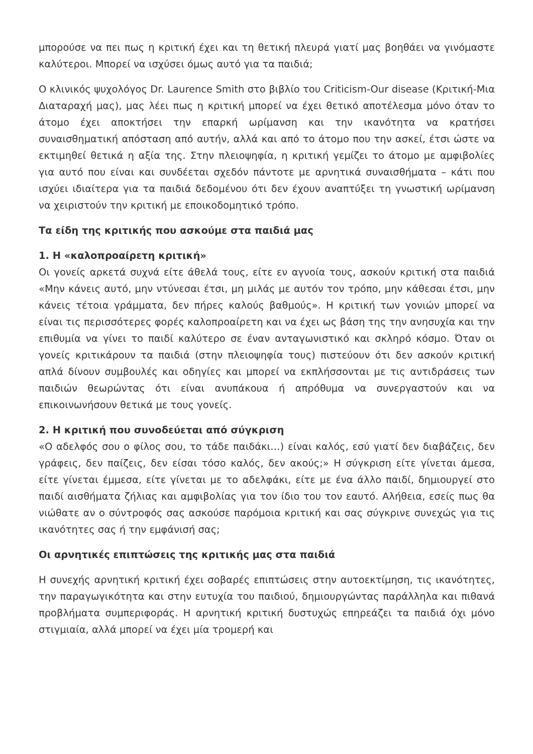μπορούσε να πει πως η κριτική έχει και τη θετική πλευρά γιατί μας βοηθάει να γινόμαστε καλύτεροι. Μπορεί να ισχύσει όμως αυτό για τα παιδιά;
Ο κλινικός ψυχολόγος Dr. Laurence Smith στο βιβλίο του Criticism-Our disease (Κριτική-Μια Διαταραχή μας), μας λέει πως η κριτική μπορεί να έχει θετικό αποτέλεσμα μόνο όταν το άτομο έχει αποκτήσει την επαρκή ωρίμανση και την ικανότητα να κρατήσει συναισθηματική απόσταση από αυτήν, αλλά και από το άτομο που την ασκεί, έτσι ώστε να εκτιμηθεί θετικά η αξία της. Στην πλειοψηφία, η κριτική γεμίζει το άτομο με αμφιβολίες για αυτό που είναι και συνδέεται σχεδόν πάντοτε με αρνητικά συναισθήματα – κάτι που ισχύει ιδιαίτερα για τα παιδιά δεδομένου ότι δεν έχουν αναπτύξει τη γνωστική ωρίμανση να χειριστούν την κριτική με εποικοδομητικό τρόπο.
Τα είδη της κριτικής που ασκούμε στα παιδιά μας
1. Η «καλοπροαίρετη κριτική»
Οι γονείς αρκετά συχνά είτε άθελά τους, είτε εν αγνοία τους, ασκούν κριτική στα παιδιά «Μην κάνεις αυτό, μην ντύνεσαι έτσι, μη μιλάς με αυτόν τον τρόπο, μην κάθεσαι έτσι, μην κάνεις τέτοια γράμματα, δεν πήρες καλούς βαθμούς». Η κριτική των γονιών μπορεί να είναι τις περισσότερες φορές καλοπροαίρετη και να έχει ως βάση της την ανησυχία και την επιθυμία να γίνει το παιδί καλύτερο σε έναν ανταγωνιστικό και σκληρό κόσμο. Όταν οι γονείς κριτικάρουν τα παιδιά (στην πλειοψηφία τους) πιστεύουν ότι δεν ασκούν κριτική απλά δίνουν συμβουλές και οδηγίες και μπορεί να εκπλήσσονται με τις αντιδράσεις των παιδιών θεωρώντας ότι είναι ανυπάκουα ή απρόθυμα να συνεργαστούν και να επικοινωνήσουν θετικά με τους γονείς.
2. Η κριτική που συνοδεύεται από σύγκριση
«Ο αδελφός σου ο φίλος σου, το τάδε παιδάκι…) είναι καλός, εσύ γιατί δεν διαβάζεις, δεν γράφεις, δεν παίζεις, δεν είσαι τόσο καλός, δεν ακούς;» Η σύγκριση είτε γίνεται άμεσα, είτε γίνεται έμμεσα, είτε γίνεται με το αδελφάκι, είτε με ένα άλλο παιδί, δημιουργεί στο παιδί αισθήματα ζήλιας και αμφιβολίας για τον ίδιο του τον εαυτό. Αλήθεια, εσείς πως θα νιώθατε αν ο σύντροφός σας ασκούσε παρόμοια κριτική και σας σύγκρινε συνεχώς για τις ικανότητες σας ή την εμφάνισή σας;
Οι αρνητικές επιπτώσεις της κριτικής μας στα παιδιά
Η συνεχής αρνητική κριτική έχει σοβαρές επιπτώσεις στην αυτοεκτίμηση, τις ικανότητες, την παραγωγικότητα και στην ευτυχία του παιδιού, δημιουργώντας παράλληλα και πιθανά προβλήματα συμπεριφοράς. Η αρνητική κριτική δυστυχώς επηρεάζει τα παιδιά όχι μόνο στιγμιαία, αλλά μπορεί να έχει μία τρομερή και